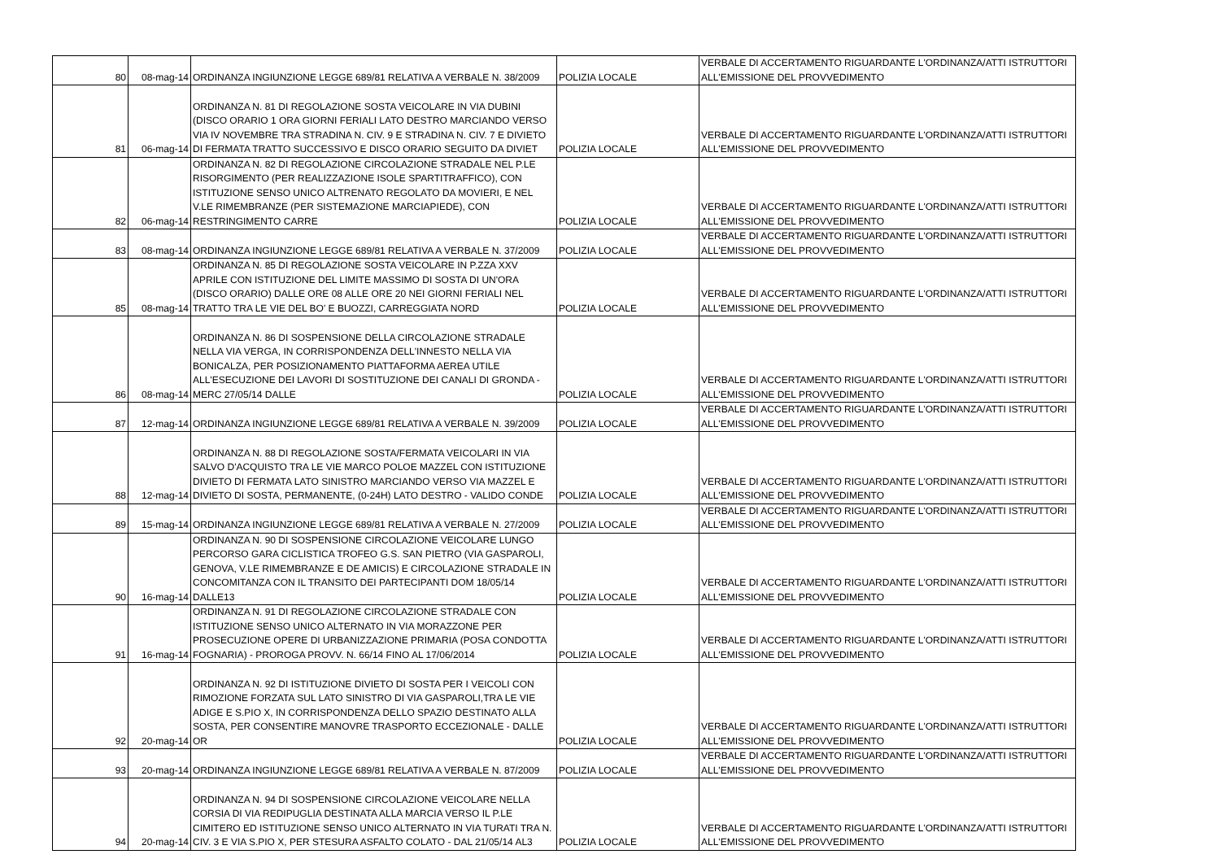| 80 | 08-mag-14 | ORDINANZA INGIUNZIONE LEGGE 689/81 RELATIVA A VERBALE N. 38/2009 | POLIZIA LOCALE | VERBALE DI ACCERTAMENTO RIGUARDANTE L'ORDINANZA/ATTI ISTRUTTORI ALL'EMISSIONE DEL PROVVEDIMENTO |
| 81 | 06-mag-14 | ORDINANZA N. 81 DI REGOLAZIONE SOSTA VEICOLARE IN VIA DUBINI (DISCO ORARIO 1 ORA GIORNI FERIALI LATO DESTRO MARCIANDO VERSO VIA IV NOVEMBRE TRA STRADINA N. CIV. 9 E STRADINA N. CIV. 7 E DIVIETO DI FERMATA TRATTO SUCCESSIVO E DISCO ORARIO SEGUITO DA DIVIET | POLIZIA LOCALE | VERBALE DI ACCERTAMENTO RIGUARDANTE L'ORDINANZA/ATTI ISTRUTTORI ALL'EMISSIONE DEL PROVVEDIMENTO |
| 82 | 06-mag-14 | ORDINANZA N. 82 DI REGOLAZIONE CIRCOLAZIONE STRADALE NEL P.LE RISORGIMENTO (PER REALIZZAZIONE ISOLE SPARTITRAFFICO), CON ISTITUZIONE SENSO UNICO ALTRENATO REGOLATO DA MOVIERI, E NEL V.LE RIMEMBRANZE (PER SISTEMAZIONE MARCIAPIEDE), CON RESTRINGIMENTO CARRE | POLIZIA LOCALE | VERBALE DI ACCERTAMENTO RIGUARDANTE L'ORDINANZA/ATTI ISTRUTTORI ALL'EMISSIONE DEL PROVVEDIMENTO |
| 83 | 08-mag-14 | ORDINANZA INGIUNZIONE LEGGE 689/81 RELATIVA A VERBALE N. 37/2009 | POLIZIA LOCALE | VERBALE DI ACCERTAMENTO RIGUARDANTE L'ORDINANZA/ATTI ISTRUTTORI ALL'EMISSIONE DEL PROVVEDIMENTO |
| 85 | 08-mag-14 | ORDINANZA N. 85 DI REGOLAZIONE SOSTA VEICOLARE IN P.ZZA XXV APRILE CON ISTITUZIONE DEL LIMITE MASSIMO DI SOSTA DI UN'ORA (DISCO ORARIO) DALLE ORE 08 ALLE ORE 20 NEI GIORNI FERIALI NEL TRATTO TRA LE VIE DEL BO' E BUOZZI, CARREGGIATA NORD | POLIZIA LOCALE | VERBALE DI ACCERTAMENTO RIGUARDANTE L'ORDINANZA/ATTI ISTRUTTORI ALL'EMISSIONE DEL PROVVEDIMENTO |
| 86 | 08-mag-14 | ORDINANZA N. 86 DI SOSPENSIONE DELLA CIRCOLAZIONE STRADALE NELLA VIA VERGA, IN CORRISPONDENZA DELL'INNESTO NELLA VIA BONICALZA, PER POSIZIONAMENTO PIATTAFORMA AEREA UTILE ALL'ESECUZIONE DEI LAVORI DI SOSTITUZIONE DEI CANALI DI GRONDA - MERC 27/05/14 DALLE | POLIZIA LOCALE | VERBALE DI ACCERTAMENTO RIGUARDANTE L'ORDINANZA/ATTI ISTRUTTORI ALL'EMISSIONE DEL PROVVEDIMENTO |
| 87 | 12-mag-14 | ORDINANZA INGIUNZIONE LEGGE 689/81 RELATIVA A VERBALE N. 39/2009 | POLIZIA LOCALE | VERBALE DI ACCERTAMENTO RIGUARDANTE L'ORDINANZA/ATTI ISTRUTTORI ALL'EMISSIONE DEL PROVVEDIMENTO |
| 88 | 12-mag-14 | ORDINANZA N. 88 DI REGOLAZIONE SOSTA/FERMATA VEICOLARI IN VIA SALVO D'ACQUISTO TRA LE VIE MARCO POLOE MAZZEL CON ISTITUZIONE DIVIETO DI FERMATA LATO SINISTRO MARCIANDO VERSO VIA MAZZEL E DIVIETO DI SOSTA, PERMANENTE, (0-24H) LATO DESTRO - VALIDO CONDE | POLIZIA LOCALE | VERBALE DI ACCERTAMENTO RIGUARDANTE L'ORDINANZA/ATTI ISTRUTTORI ALL'EMISSIONE DEL PROVVEDIMENTO |
| 89 | 15-mag-14 | ORDINANZA INGIUNZIONE LEGGE 689/81 RELATIVA A VERBALE N. 27/2009 | POLIZIA LOCALE | VERBALE DI ACCERTAMENTO RIGUARDANTE L'ORDINANZA/ATTI ISTRUTTORI ALL'EMISSIONE DEL PROVVEDIMENTO |
| 90 | 16-mag-14 | ORDINANZA N. 90 DI SOSPENSIONE CIRCOLAZIONE VEICOLARE LUNGO PERCORSO GARA CICLISTICA TROFEO G.S. SAN PIETRO (VIA GASPAROLI, GENOVA, V.LE RIMEMBRANZE E DE AMICIS) E CIRCOLAZIONE STRADALE IN CONCOMITANZA CON IL TRANSITO DEI PARTECIPANTI DOM 18/05/14 DALLE13 | POLIZIA LOCALE | VERBALE DI ACCERTAMENTO RIGUARDANTE L'ORDINANZA/ATTI ISTRUTTORI ALL'EMISSIONE DEL PROVVEDIMENTO |
| 91 | 16-mag-14 | ORDINANZA N. 91 DI REGOLAZIONE CIRCOLAZIONE STRADALE CON ISTITUZIONE SENSO UNICO ALTERNATO IN VIA MORAZZONE PER PROSECUZIONE OPERE DI URBANIZZAZIONE PRIMARIA (POSA CONDOTTA FOGNARIA) - PROROGA PROVV. N. 66/14 FINO AL 17/06/2014 | POLIZIA LOCALE | VERBALE DI ACCERTAMENTO RIGUARDANTE L'ORDINANZA/ATTI ISTRUTTORI ALL'EMISSIONE DEL PROVVEDIMENTO |
| 92 | 20-mag-14 | ORDINANZA N. 92 DI ISTITUZIONE DIVIETO DI SOSTA PER I VEICOLI CON RIMOZIONE FORZATA SUL LATO SINISTRO DI VIA GASPAROLI,TRA LE VIE ADIGE E S.PIO X, IN CORRISPONDENZA DELLO SPAZIO DESTINATO ALLA SOSTA, PER CONSENTIRE MANOVRE TRASPORTO ECCEZIONALE - DALLE OR | POLIZIA LOCALE | VERBALE DI ACCERTAMENTO RIGUARDANTE L'ORDINANZA/ATTI ISTRUTTORI ALL'EMISSIONE DEL PROVVEDIMENTO |
| 93 | 20-mag-14 | ORDINANZA INGIUNZIONE LEGGE 689/81 RELATIVA A VERBALE N. 87/2009 | POLIZIA LOCALE | VERBALE DI ACCERTAMENTO RIGUARDANTE L'ORDINANZA/ATTI ISTRUTTORI ALL'EMISSIONE DEL PROVVEDIMENTO |
| 94 | 20-mag-14 | ORDINANZA N. 94 DI SOSPENSIONE CIRCOLAZIONE VEICOLARE NELLA CORSIA DI VIA REDIPUGLIA DESTINATA ALLA MARCIA VERSO IL P.LE CIMITERO ED ISTITUZIONE SENSO UNICO ALTERNATO IN VIA TURATI TRA N. CIV. 3 E VIA S.PIO X, PER STESURA ASFALTO COLATO - DAL 21/05/14 AL3 | POLIZIA LOCALE | VERBALE DI ACCERTAMENTO RIGUARDANTE L'ORDINANZA/ATTI ISTRUTTORI ALL'EMISSIONE DEL PROVVEDIMENTO |